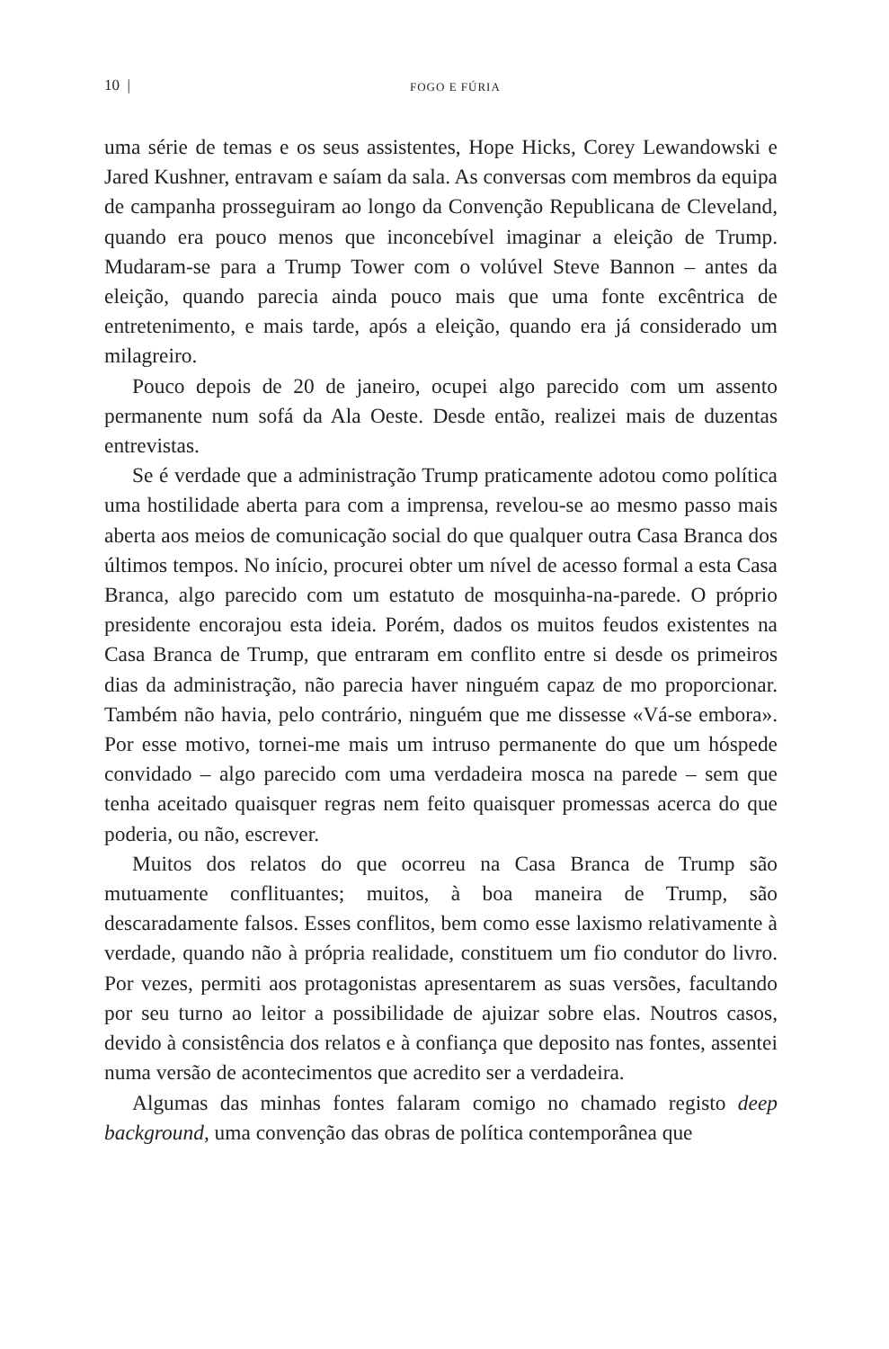10 | FOGO E FÚRIA
uma série de temas e os seus assistentes, Hope Hicks, Corey Lewandowski e Jared Kushner, entravam e saíam da sala. As conversas com membros da equipa de campanha prosseguiram ao longo da Convenção Republicana de Cleveland, quando era pouco menos que inconcebível imaginar a eleição de Trump. Mudaram-se para a Trump Tower com o volúvel Steve Bannon – antes da eleição, quando parecia ainda pouco mais que uma fonte excêntrica de entretenimento, e mais tarde, após a eleição, quando era já considerado um milagreiro.
Pouco depois de 20 de janeiro, ocupei algo parecido com um assento permanente num sofá da Ala Oeste. Desde então, realizei mais de duzentas entrevistas.
Se é verdade que a administração Trump praticamente adotou como política uma hostilidade aberta para com a imprensa, revelou-se ao mesmo passo mais aberta aos meios de comunicação social do que qualquer outra Casa Branca dos últimos tempos. No início, procurei obter um nível de acesso formal a esta Casa Branca, algo parecido com um estatuto de mosquinha-na-parede. O próprio presidente encorajou esta ideia. Porém, dados os muitos feudos existentes na Casa Branca de Trump, que entraram em conflito entre si desde os primeiros dias da administração, não parecia haver ninguém capaz de mo proporcionar. Também não havia, pelo contrário, ninguém que me dissesse «Vá-se embora». Por esse motivo, tornei-me mais um intruso permanente do que um hóspede convidado – algo parecido com uma verdadeira mosca na parede – sem que tenha aceitado quaisquer regras nem feito quaisquer promessas acerca do que poderia, ou não, escrever.
Muitos dos relatos do que ocorreu na Casa Branca de Trump são mutuamente conflituantes; muitos, à boa maneira de Trump, são descaradamente falsos. Esses conflitos, bem como esse laxismo relativamente à verdade, quando não à própria realidade, constituem um fio condutor do livro. Por vezes, permiti aos protagonistas apresentarem as suas versões, facultando por seu turno ao leitor a possibilidade de ajuizar sobre elas. Noutros casos, devido à consistência dos relatos e à confiança que deposito nas fontes, assentei numa versão de acontecimentos que acredito ser a verdadeira.
Algumas das minhas fontes falaram comigo no chamado registo deep background, uma convenção das obras de política contemporânea que